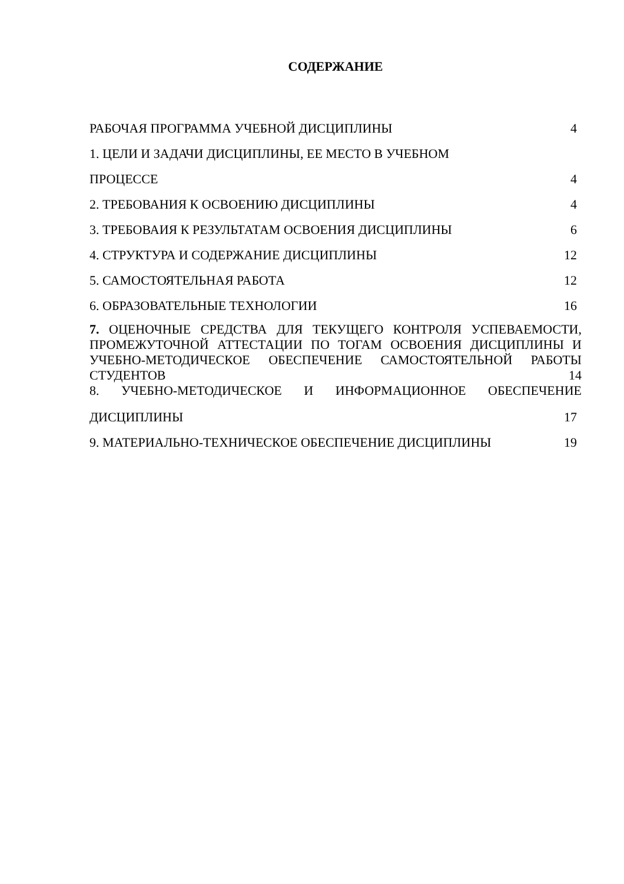СОДЕРЖАНИЕ
РАБОЧАЯ ПРОГРАММА УЧЕБНОЙ ДИСЦИПЛИНЫ 4
1. ЦЕЛИ И ЗАДАЧИ ДИСЦИПЛИНЫ, ЕЕ МЕСТО В УЧЕБНОМ
ПРОЦЕССЕ 4
2. ТРЕБОВАНИЯ К ОСВОЕНИЮ ДИСЦИПЛИНЫ 4
3. ТРЕБОВАИЯ К РЕЗУЛЬТАТАМ ОСВОЕНИЯ ДИСЦИПЛИНЫ 6
4. СТРУКТУРА И СОДЕРЖАНИЕ ДИСЦИПЛИНЫ 12
5. САМОСТОЯТЕЛЬНАЯ РАБОТА 12
6. ОБРАЗОВАТЕЛЬНЫЕ ТЕХНОЛОГИИ 16
7. ОЦЕНОЧНЫЕ СРЕДСТВА ДЛЯ ТЕКУЩЕГО КОНТРОЛЯ УСПЕВАЕМОСТИ, ПРОМЕЖУТОЧНОЙ АТТЕСТАЦИИ ПО ТОГАМ ОСВОЕНИЯ ДИСЦИПЛИНЫ И УЧЕБНО-МЕТОДИЧЕСКОЕ ОБЕСПЕЧЕНИЕ САМОСТОЯТЕЛЬНОЙ РАБОТЫ СТУДЕНТОВ 14
8. УЧЕБНО-МЕТОДИЧЕСКОЕ И ИНФОРМАЦИОННОЕ ОБЕСПЕЧЕНИЕ
ДИСЦИПЛИНЫ 17
9. МАТЕРИАЛЬНО-ТЕХНИЧЕСКОЕ ОБЕСПЕЧЕНИЕ ДИСЦИПЛИНЫ 19